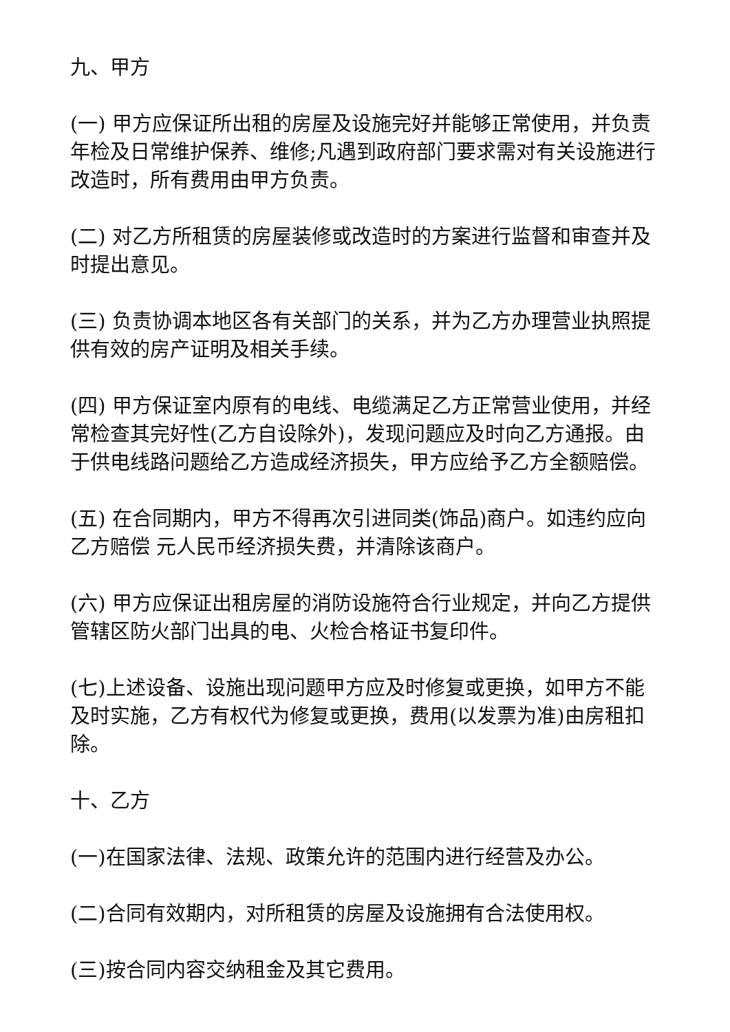九、甲方
(一) 甲方应保证所出租的房屋及设施完好并能够正常使用，并负责年检及日常维护保养、维修;凡遇到政府部门要求需对有关设施进行改造时，所有费用由甲方负责。
(二) 对乙方所租赁的房屋装修或改造时的方案进行监督和审查并及时提出意见。
(三) 负责协调本地区各有关部门的关系，并为乙方办理营业执照提供有效的房产证明及相关手续。
(四) 甲方保证室内原有的电线、电缆满足乙方正常营业使用，并经常检查其完好性(乙方自设除外)，发现问题应及时向乙方通报。由于供电线路问题给乙方造成经济损失，甲方应给予乙方全额赔偿。
(五) 在合同期内，甲方不得再次引进同类(饰品)商户。如违约应向乙方赔偿 元人民币经济损失费，并清除该商户。
(六) 甲方应保证出租房屋的消防设施符合行业规定，并向乙方提供管辖区防火部门出具的电、火检合格证书复印件。
(七)上述设备、设施出现问题甲方应及时修复或更换，如甲方不能及时实施，乙方有权代为修复或更换，费用(以发票为准)由房租扣除。
十、乙方
(一)在国家法律、法规、政策允许的范围内进行经营及办公。
(二)合同有效期内，对所租赁的房屋及设施拥有合法使用权。
(三)按合同内容交纳租金及其它费用。